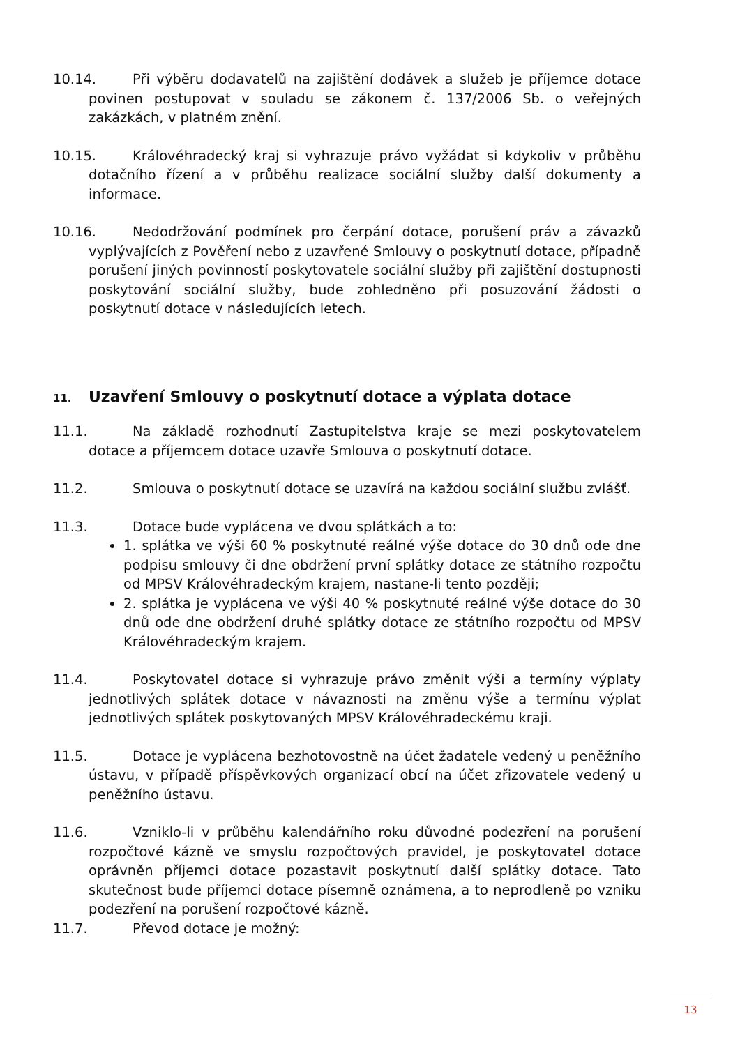10.14. Při výběru dodavatelů na zajištění dodávek a služeb je příjemce dotace povinen postupovat v souladu se zákonem č. 137/2006 Sb. o veřejných zakázkách, v platném znění.
10.15. Královéhradecký kraj si vyhrazuje právo vyžádat si kdykoliv v průběhu dotačního řízení a v průběhu realizace sociální služby další dokumenty a informace.
10.16. Nedodržování podmínek pro čerpání dotace, porušení práv a závazků vyplývajících z Pověření nebo z uzavřené Smlouvy o poskytnutí dotace, případně porušení jiných povinností poskytovatele sociální služby při zajištění dostupnosti poskytování sociální služby, bude zohledněno při posuzování žádosti o poskytnutí dotace v následujících letech.
11. Uzavření Smlouvy o poskytnutí dotace a výplata dotace
11.1. Na základě rozhodnutí Zastupitelstva kraje se mezi poskytovatelem dotace a příjemcem dotace uzavře Smlouva o poskytnutí dotace.
11.2. Smlouva o poskytnutí dotace se uzavírá na každou sociální službu zvlášť.
11.3. Dotace bude vyplácena ve dvou splátkách a to:
1. splátka ve výši 60 % poskytnuté reálné výše dotace do 30 dnů ode dne podpisu smlouvy či dne obdržení první splátky dotace ze státního rozpočtu od MPSV Královéhradeckým krajem, nastane-li tento později;
2. splátka je vyplácena ve výši 40 % poskytnuté reálné výše dotace do 30 dnů ode dne obdržení druhé splátky dotace ze státního rozpočtu od MPSV Královéhradeckým krajem.
11.4. Poskytovatel dotace si vyhrazuje právo změnit výši a termíny výplaty jednotlivých splátek dotace v návaznosti na změnu výše a termínu výplat jednotlivých splátek poskytovaných MPSV Královéhradeckému kraji.
11.5. Dotace je vyplácena bezhotovostně na účet žadatele vedený u peněžního ústavu, v případě příspěvkových organizací obcí na účet zřizovatele vedený u peněžního ústavu.
11.6. Vzniklo-li v průběhu kalendářního roku důvodné podezření na porušení rozpočtové kázně ve smyslu rozpočtových pravidel, je poskytovatel dotace oprávněn příjemci dotace pozastavit poskytnutí další splátky dotace. Tato skutečnost bude příjemci dotace písemně oznámena, a to neprodleně po vzniku podezření na porušení rozpočtové kázně.
11.7. Převod dotace je možný:
13